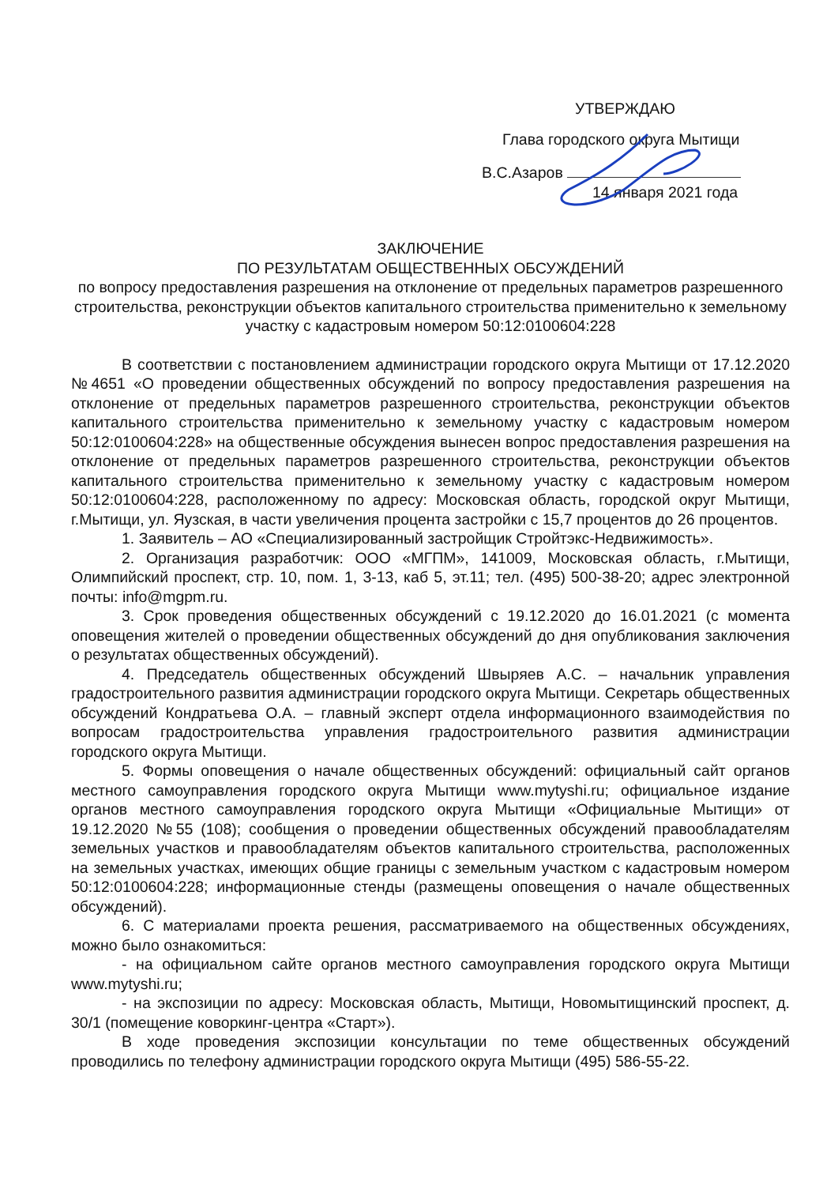УТВЕРЖДАЮ
Глава городского округа Мытищи
В.С.Азаров
14 января 2021 года
ЗАКЛЮЧЕНИЕ
ПО РЕЗУЛЬТАТАМ ОБЩЕСТВЕННЫХ ОБСУЖДЕНИЙ
по вопросу предоставления разрешения на отклонение от предельных параметров разрешенного строительства, реконструкции объектов капитального строительства применительно к земельному участку с кадастровым номером 50:12:0100604:228
В соответствии с постановлением администрации городского округа Мытищи от 17.12.2020 №4651 «О проведении общественных обсуждений по вопросу предоставления разрешения на отклонение от предельных параметров разрешенного строительства, реконструкции объектов капитального строительства применительно к земельному участку с кадастровым номером 50:12:0100604:228» на общественные обсуждения вынесен вопрос предоставления разрешения на отклонение от предельных параметров разрешенного строительства, реконструкции объектов капитального строительства применительно к земельному участку с кадастровым номером 50:12:0100604:228, расположенному по адресу: Московская область, городской округ Мытищи, г.Мытищи, ул. Яузская, в части увеличения процента застройки с 15,7 процентов до 26 процентов.
1. Заявитель – АО «Специализированный застройщик Стройтэкс-Недвижимость».
2. Организация разработчик: ООО «МГПМ», 141009, Московская область, г.Мытищи, Олимпийский проспект, стр. 10, пом. 1, 3-13, каб 5, эт.11; тел. (495) 500-38-20; адрес электронной почты: info@mgpm.ru.
3. Срок проведения общественных обсуждений с 19.12.2020 до 16.01.2021 (с момента оповещения жителей о проведении общественных обсуждений до дня опубликования заключения о результатах общественных обсуждений).
4. Председатель общественных обсуждений Швыряев А.С. – начальник управления градостроительного развития администрации городского округа Мытищи. Секретарь общественных обсуждений Кондратьева О.А. – главный эксперт отдела информационного взаимодействия по вопросам градостроительства управления градостроительного развития администрации городского округа Мытищи.
5. Формы оповещения о начале общественных обсуждений: официальный сайт органов местного самоуправления городского округа Мытищи www.mytyshi.ru; официальное издание органов местного самоуправления городского округа Мытищи «Официальные Мытищи» от 19.12.2020 №55 (108); сообщения о проведении общественных обсуждений правообладателям земельных участков и правообладателям объектов капитального строительства, расположенных на земельных участках, имеющих общие границы с земельным участком с кадастровым номером 50:12:0100604:228; информационные стенды (размещены оповещения о начале общественных обсуждений).
6. С материалами проекта решения, рассматриваемого на общественных обсуждениях, можно было ознакомиться:
- на официальном сайте органов местного самоуправления городского округа Мытищи www.mytyshi.ru;
- на экспозиции по адресу: Московская область, Мытищи, Новомытищинский проспект, д. 30/1 (помещение коворкинг-центра «Старт»).
В ходе проведения экспозиции консультации по теме общественных обсуждений проводились по телефону администрации городского округа Мытищи (495) 586-55-22.